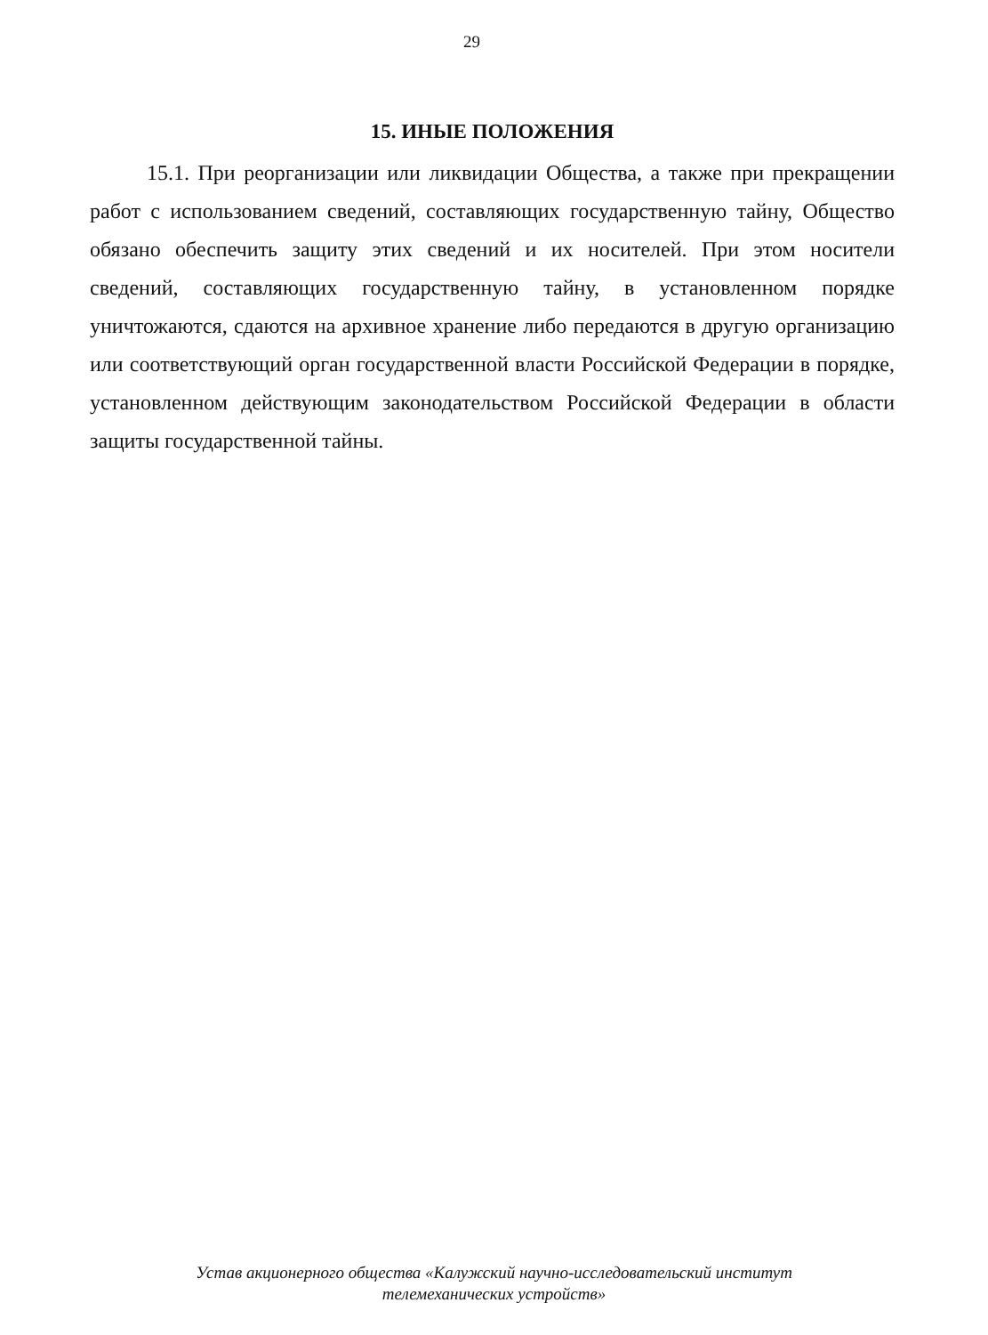29
15. ИНЫЕ ПОЛОЖЕНИЯ
15.1. При реорганизации или ликвидации Общества, а также при прекращении работ с использованием сведений, составляющих государственную тайну, Общество обязано обеспечить защиту этих сведений и их носителей. При этом носители сведений, составляющих государственную тайну, в установленном порядке уничтожаются, сдаются на архивное хранение либо передаются в другую организацию или соответствующий орган государственной власти Российской Федерации в порядке, установленном действующим законодательством Российской Федерации в области защиты государственной тайны.
Устав акционерного общества «Калужский научно-исследовательский институт
телемеханических устройств»